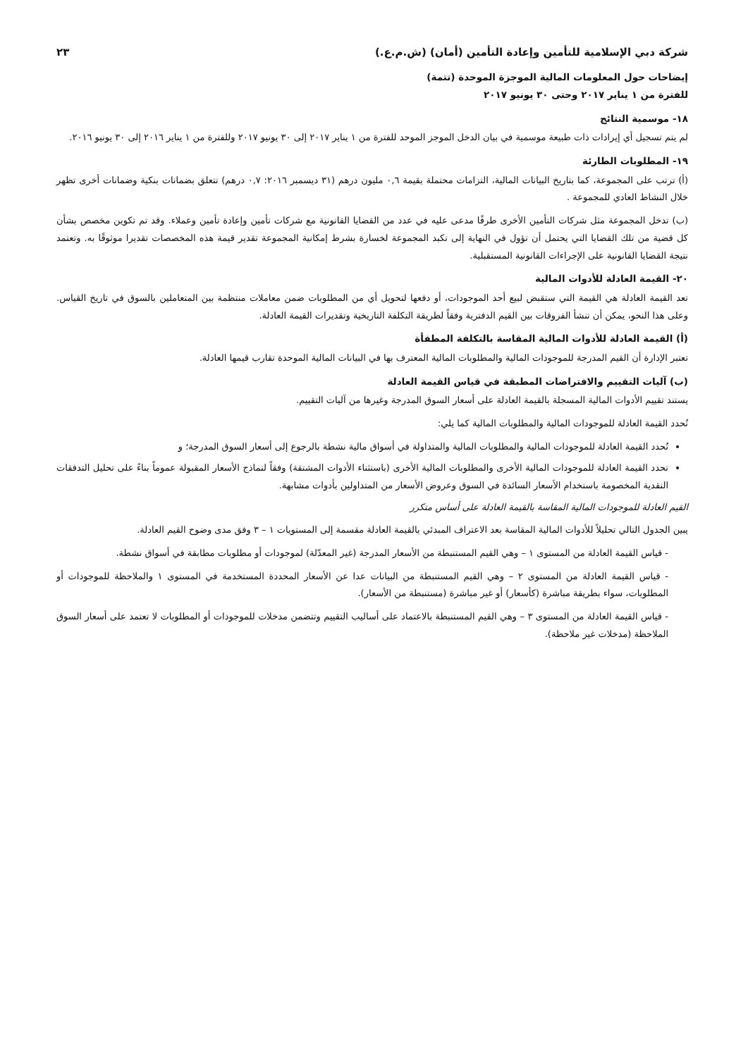شركة دبي الإسلامية للتأمين وإعادة التأمين (أمان) (ش.م.ع.) ٢٣
إيضاحات حول المعلومات المالية الموجزة الموحدة (تتمة)
للفترة من ١ يناير ٢٠١٧ وحتى ٣٠ يونيو ٢٠١٧
١٨- موسمية النتائج
لم يتم تسجيل أي إيرادات ذات طبيعة موسمية في بيان الدخل الموجز الموحد للفترة من ١ يناير ٢٠١٧ إلى ٣٠ يونيو ٢٠١٧ وللفترة من ١ يناير ٢٠١٦ إلى ٣٠ يونيو ٢٠١٦.
١٩- المطلوبات الطارئة
(أ) ترتب على المجموعة، كما بتاريخ البيانات المالية، التزامات محتملة بقيمة ٠,٦ مليون درهم (٣١ ديسمبر ٢٠١٦: ٠,٧ درهم) تتعلق بضمانات بنكية وضمانات أخرى تظهر خلال النشاط العادي للمجموعة .
(ب) تدخل المجموعة مثل شركات التأمين الأخرى طرفًا مدعى عليه في عدد من القضايا القانونية مع شركات تأمين وإعادة تأمين وعملاء. وقد تم تكوين مخصص بشأن كل قضية من تلك القضايا التي يحتمل أن تؤول في النهاية إلى تكبد المجموعة لخسارة بشرط إمكانية المجموعة تقدير قيمة هذه المخصصات تقديرا موثوقًا به. وتعتمد نتيجة القضايا القانونية على الإجراءات القانونية المستقبلية.
٢٠- القيمة العادلة للأدوات المالية
تعد القيمة العادلة هي القيمة التي ستقبض لبيع أحد الموجودات، أو دفعها لتحويل أي من المطلوبات ضمن معاملات منتظمة بين المتعاملين بالسوق في تاريخ القياس. وعلى هذا النحو، يمكن أن تنشأ الفروقات بين القيم الدفترية وفقاً لطريقة التكلفة التاريخية وتقديرات القيمة العادلة.
(أ) القيمة العادلة للأدوات المالية المقاسة بالتكلفة المطفأة
تعتبر الإدارة أن القيم المدرجة للموجودات المالية والمطلوبات المالية المعترف بها في البيانات المالية الموحدة تقارب قيمها العادلة.
(ب) آليات التقييم والافتراضات المطبقة في قياس القيمة العادلة
يستند تقييم الأدوات المالية المسجلة بالقيمة العادلة على أسعار السوق المدرجة وغيرها من آليات التقييم.
تُحدد القيمة العادلة للموجودات المالية والمطلوبات المالية كما يلي:
تُحدد القيمة العادلة للموجودات المالية والمطلوبات المالية والمتداولة في أسواق مالية نشطة بالرجوع إلى أسعار السوق المدرجة؛ و
تحدد القيمة العادلة للموجودات المالية الأخرى والمطلوبات المالية الأخرى (باستثناء الأدوات المشتقة) وفقاً لنماذج الأسعار المقبولة عموماً بناءً على تحليل التدفقات النقدية المخصومة باستخدام الأسعار السائدة في السوق وعروض الأسعار من المتداولين بأدوات مشابهة.
القيم العادلة للموجودات المالية المقاسة بالقيمة العادلة على أساس متكرر
يبين الجدول التالي تحليلاً للأدوات المالية المقاسة بعد الاعتراف المبدئي بالقيمة العادلة مقسمة إلى المستويات ١ – ٣ وفق مدى وضوح القيم العادلة.
- قياس القيمة العادلة من المستوى ١ – وهي القيم المستنبطة من الأسعار المدرجة (غير المعدّلة) لموجودات أو مطلوبات مطابقة في أسواق نشطة.
- قياس القيمة العادلة من المستوى ٢ – وهي القيم المستنبطة من البيانات عدا عن الأسعار المحددة المستخدمة في المستوى ١ والملاحظة للموجودات أو المطلوبات، سواء بطريقة مباشرة (كأسعار) أو غير مباشرة (مستنبطة من الأسعار).
- قياس القيمة العادلة من المستوى ٣ – وهي القيم المستنبطة بالاعتماد على أساليب التقييم وتتضمن مدخلات للموجودات أو المطلوبات لا تعتمد على أسعار السوق الملاحظة (مدخلات غير ملاحظة).